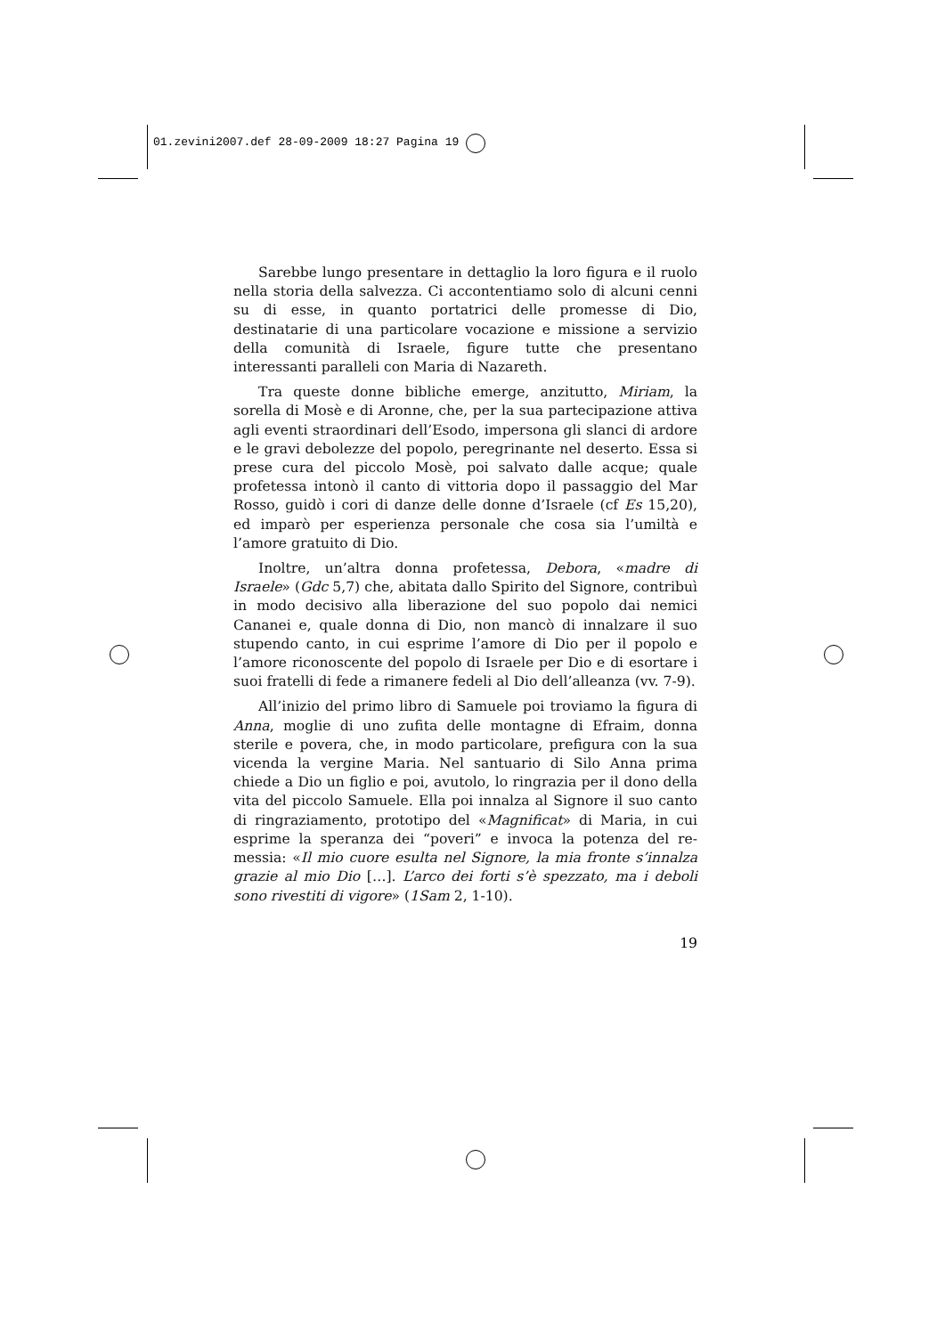01.zevini2007.def 28-09-2009 18:27 Pagina 19
Sarebbe lungo presentare in dettaglio la loro figura e il ruolo nella storia della salvezza. Ci accontentiamo solo di alcuni cenni su di esse, in quanto portatrici delle promesse di Dio, destinatarie di una particolare vocazione e missione a servizio della comunità di Israele, figure tutte che presentano interessanti paralleli con Maria di Nazareth.
Tra queste donne bibliche emerge, anzitutto, Miriam, la sorella di Mosè e di Aronne, che, per la sua partecipazione attiva agli eventi straordinari dell’Esodo, impersona gli slanci di ardore e le gravi debolezze del popolo, peregrinante nel deserto. Essa si prese cura del piccolo Mosè, poi salvato dalle acque; quale profetessa intonò il canto di vittoria dopo il passaggio del Mar Rosso, guidò i cori di danze delle donne d’Israele (cf Es 15,20), ed imparò per esperienza personale che cosa sia l’umiltà e l’amore gratuito di Dio.
Inoltre, un’altra donna profetessa, Debora, «madre di Israele» (Gdc 5,7) che, abitata dallo Spirito del Signore, contribuì in modo decisivo alla liberazione del suo popolo dai nemici Cananei e, quale donna di Dio, non mancò di innalzare il suo stupendo canto, in cui esprime l’amore di Dio per il popolo e l’amore riconoscente del popolo di Israele per Dio e di esortare i suoi fratelli di fede a rimanere fedeli al Dio dell’alleanza (vv. 7-9).
All’inizio del primo libro di Samuele poi troviamo la figura di Anna, moglie di uno zufita delle montagne di Efraim, donna sterile e povera, che, in modo particolare, prefigura con la sua vicenda la vergine Maria. Nel santuario di Silo Anna prima chiede a Dio un figlio e poi, avutolo, lo ringrazia per il dono della vita del piccolo Samuele. Ella poi innalza al Signore il suo canto di ringraziamento, prototipo del «Magnificat» di Maria, in cui esprime la speranza dei “poveri” e invoca la potenza del re-messia: «Il mio cuore esulta nel Signore, la mia fronte s’innalza grazie al mio Dio […]. L’arco dei forti s’è spezzato, ma i deboli sono rivestiti di vigore» (1Sam 2, 1-10).
19